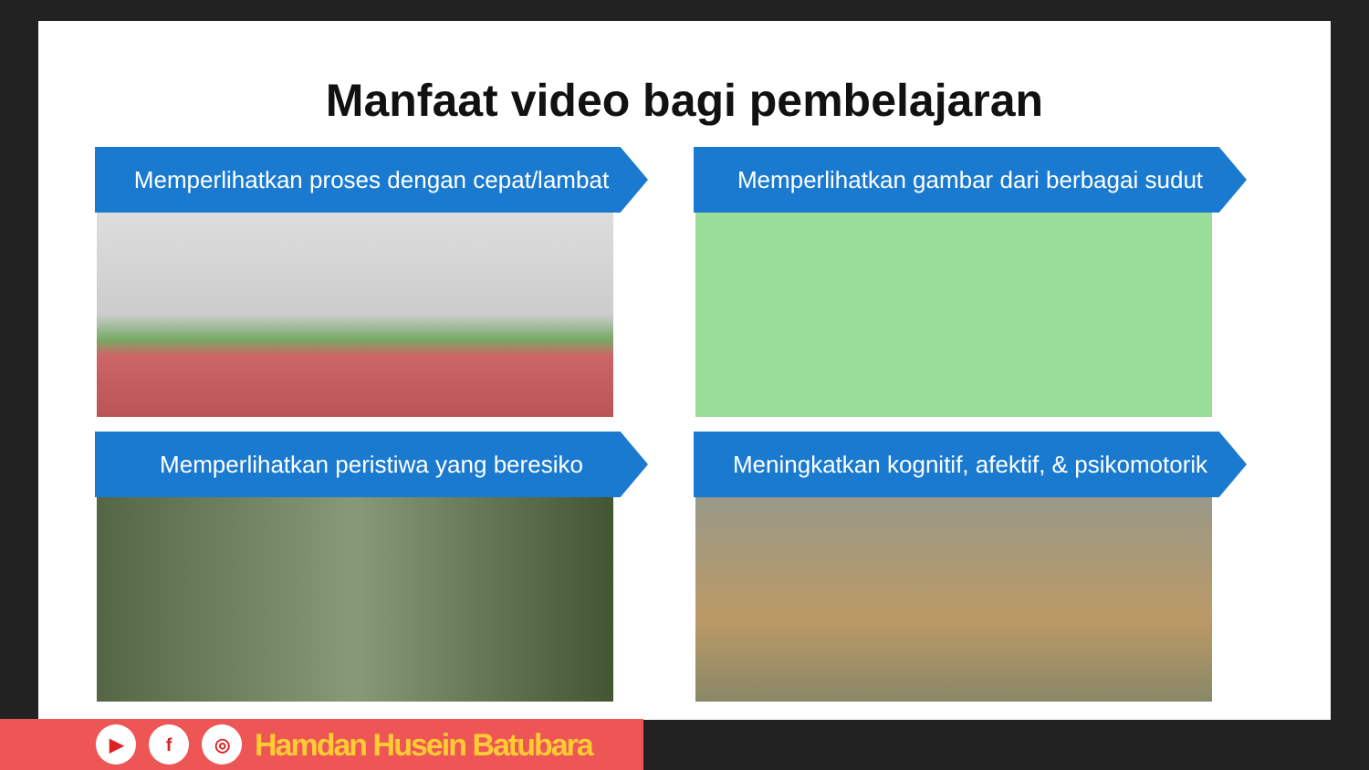Manfaat video bagi pembelajaran
Memperlihatkan proses dengan cepat/lambat
Memperlihatkan gambar dari berbagai sudut
Memperlihatkan peristiwa yang beresiko
Meningkatkan kognitif, afektif, & psikomotorik
▶ f ◎
Hamdan Husein Batubara